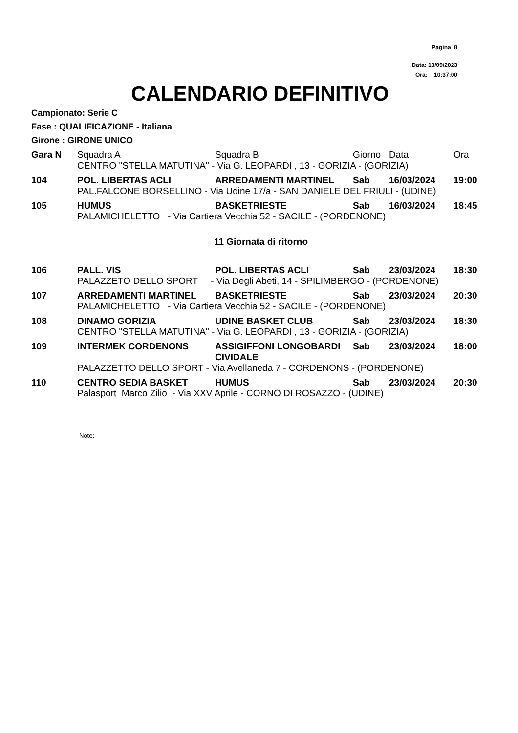Pagina 8
Data: 13/09/2023
Ora: 10:37:00
CALENDARIO DEFINITIVO
Campionato: Serie C
Fase : QUALIFICAZIONE - Italiana
Girone : GIRONE UNICO
| Gara N | Squadra A | Squadra B | Giorno | Data | Ora |
| --- | --- | --- | --- | --- | --- |
| | CENTRO "STELLA MATUTINA" - Via G. LEOPARDI , 13 - GORIZIA - (GORIZIA) | | | | |
| 104 | POL. LIBERTAS ACLI | ARREDAMENTI MARTINEL | Sab | 16/03/2024 | 19:00 |
| | PAL.FALCONE BORSELLINO - Via Udine 17/a - SAN DANIELE DEL FRIULI - (UDINE) | | | | |
| 105 | HUMUS | BASKETRIESTE | Sab | 16/03/2024 | 18:45 |
| | PALAMICHELETTO - Via Cartiera Vecchia 52 - SACILE - (PORDENONE) | | | | |
| 11 Giornata di ritorno | | | | | |
| 106 | PALL. VIS | POL. LIBERTAS ACLI | Sab | 23/03/2024 | 18:30 |
| | PALAZZETO DELLO SPORT - Via Degli Abeti, 14 - SPILIMBERGO - (PORDENONE) | | | | |
| 107 | ARREDAMENTI MARTINEL | BASKETRIESTE | Sab | 23/03/2024 | 20:30 |
| | PALAMICHELETTO - Via Cartiera Vecchia 52 - SACILE - (PORDENONE) | | | | |
| 108 | DINAMO GORIZIA | UDINE BASKET CLUB | Sab | 23/03/2024 | 18:30 |
| | CENTRO "STELLA MATUTINA" - Via G. LEOPARDI , 13 - GORIZIA - (GORIZIA) | | | | |
| 109 | INTERMEK CORDENONS | ASSIGIFFONI LONGOBARDI CIVIDALE | Sab | 23/03/2024 | 18:00 |
| | PALAZZETTO DELLO SPORT - Via Avellaneda 7 - CORDENONS - (PORDENONE) | | | | |
| 110 | CENTRO SEDIA BASKET | HUMUS | Sab | 23/03/2024 | 20:30 |
| | Palasport Marco Zilio - Via XXV Aprile - CORNO DI ROSAZZO - (UDINE) | | | | |
Note: